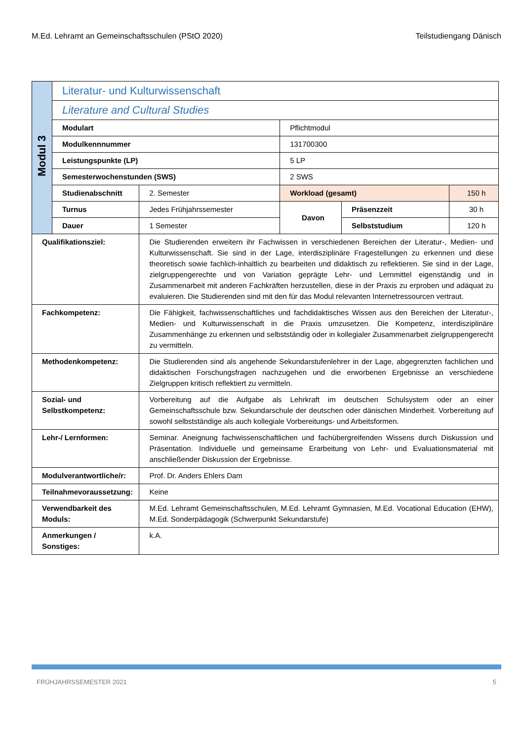M.Ed. Lehramt an Gemeinschaftsschulen (PStO 2020) Teilstudiengang Dänisch
| Modul 3 | Literatur- und Kulturwissenschaft | | | | |
| | Literature and Cultural Studies | | | | |
| | Modulart | | Pflichtmodul | | |
| | Modulkennnummer | | 131700300 | | |
| | Leistungspunkte (LP) | | 5 LP | | |
| | Semesterwochenstunden (SWS) | | 2 SWS | | |
| | Studienabschnitt | 2. Semester | Workload (gesamt) | | 150 h |
| | Turnus | Jedes Frühjahrssemester | Davon | Präsenzzeit | 30 h |
| | Dauer | 1 Semester | | Selbststudium | 120 h |
| Qualifikationsziel: | | Die Studierenden erweitern ihr Fachwissen in verschiedenen Bereichen der Literatur-, Medien- und Kulturwissenschaft. Sie sind in der Lage, interdisziplinäre Fragestellungen zu erkennen und diese theoretisch sowie fachlich-inhaltlich zu bearbeiten und didaktisch zu reflektieren. Sie sind in der Lage, zielgruppengerechte und von Variation geprägte Lehr- und Lernmittel eigenständig und in Zusammenarbeit mit anderen Fachkräften herzustellen, diese in der Praxis zu erproben und adäquat zu evaluieren. Die Studierenden sind mit den für das Modul relevanten Internetressourcen vertraut. | | | |
| Fachkompetenz: | | Die Fähigkeit, fachwissenschaftliches und fachdidaktisches Wissen aus den Bereichen der Literatur-, Medien- und Kulturwissenschaft in die Praxis umzusetzen. Die Kompetenz, interdisziplinäre Zusammenhänge zu erkennen und selbstständig oder in kollegialer Zusammenarbeit zielgruppengerecht zu vermitteln. | | | |
| Methodenkompetenz: | | Die Studierenden sind als angehende Sekundarstufenlehrer in der Lage, abgegrenzten fachlichen und didaktischen Forschungsfragen nachzugehen und die erworbenen Ergebnisse an verschiedene Zielgruppen kritisch reflektiert zu vermitteln. | | | |
| Sozial- und Selbstkompetenz: | | Vorbereitung auf die Aufgabe als Lehrkraft im deutschen Schulsystem oder an einer Gemeinschaftsschule bzw. Sekundarschule der deutschen oder dänischen Minderheit. Vorbereitung auf sowohl selbstständige als auch kollegiale Vorbereitungs- und Arbeitsformen. | | | |
| Lehr-/ Lernformen: | | Seminar. Aneignung fachwissenschaftlichen und fachübergreifenden Wissens durch Diskussion und Präsentation. Individuelle und gemeinsame Erarbeitung von Lehr- und Evaluationsmaterial mit anschließender Diskussion der Ergebnisse. | | | |
| Modulverantwortliche/r: | | Prof. Dr. Anders Ehlers Dam | | | |
| Teilnahmevoraussetzung: | | Keine | | | |
| Verwendbarkeit des Moduls: | | M.Ed. Lehramt Gemeinschaftsschulen, M.Ed. Lehramt Gymnasien, M.Ed. Vocational Education (EHW), M.Ed. Sonderpädagogik (Schwerpunkt Sekundarstufe) | | | |
| Anmerkungen / Sonstiges: | | k.A. | | | |
FRÜHJAHRSSEMESTER 2021 5